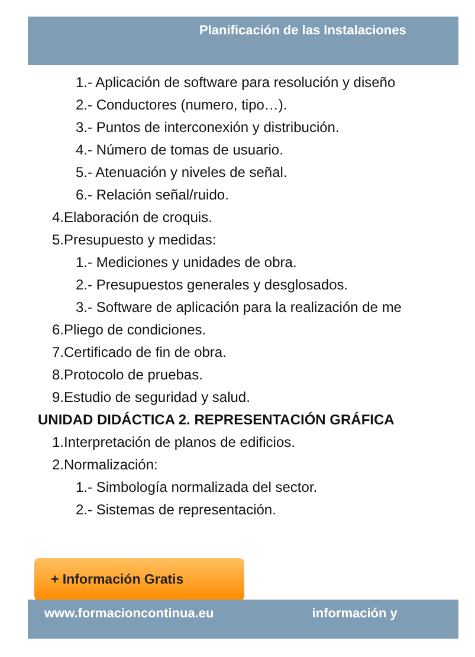Planificación de las Instalaciones
1.- Aplicación de software para resolución y diseño
2.- Conductores (numero, tipo…).
3.- Puntos de interconexión y distribución.
4.- Número de tomas de usuario.
5.- Atenuación y niveles de señal.
6.- Relación señal/ruido.
4.Elaboración de croquis.
5.Presupuesto y medidas:
1.- Mediciones y unidades de obra.
2.- Presupuestos generales y desglosados.
3.- Software de aplicación para la realización de me
6.Pliego de condiciones.
7.Certificado de fin de obra.
8.Protocolo de pruebas.
9.Estudio de seguridad y salud.
UNIDAD DIDÁCTICA 2. REPRESENTACIÓN GRÁFICA
1.Interpretación de planos de edificios.
2.Normalización:
1.- Simbología normalizada del sector.
2.- Sistemas de representación.
+ Información Gratis
www.formacioncontinua.eu información y